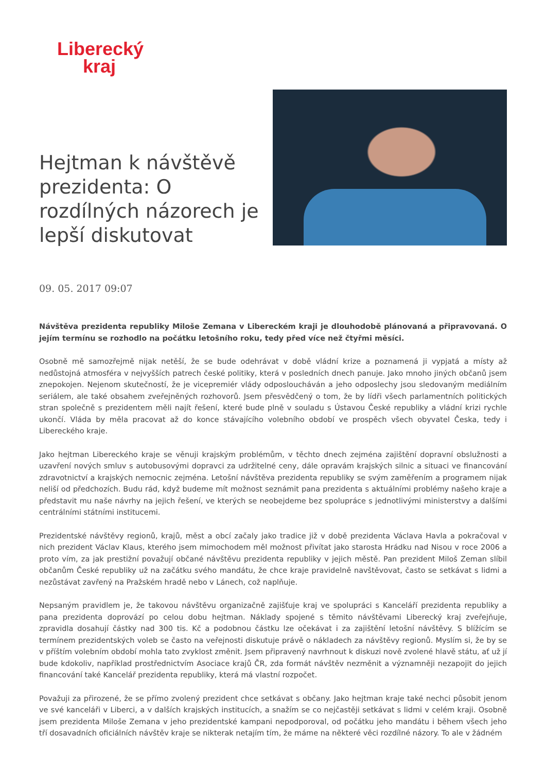Liberecký
kraj
Hejtman k návštěvě prezidenta: O rozdílných názorech je lepší diskutovat
09. 05. 2017 09:07
Návštěva prezidenta republiky Miloše Zemana v Libereckém kraji je dlouhodobě plánovaná a připravovaná. O jejím termínu se rozhodlo na počátku letošního roku, tedy před více než čtyřmi měsíci.
Osobně mě samozřejmě nijak netěší, že se bude odehrávat v době vládní krize a poznamená ji vypjatá a místy až nedůstojná atmosféra v nejvyšších patrech české politiky, která v posledních dnech panuje. Jako mnoho jiných občanů jsem znepokojen. Nejenom skutečností, že je vicepremiér vlády odposloucháván a jeho odposlechy jsou sledovaným mediálním seriálem, ale také obsahem zveřejněných rozhovorů. Jsem přesvědčený o tom, že by lídři všech parlamentních politických stran společně s prezidentem měli najít řešení, které bude plně v souladu s Ústavou České republiky a vládní krizi rychle ukončí. Vláda by měla pracovat až do konce stávajícího volebního období ve prospěch všech obyvatel Česka, tedy i Libereckého kraje.
Jako hejtman Libereckého kraje se věnuji krajským problémům, v těchto dnech zejména zajištění dopravní obslužnosti a uzavření nových smluv s autobusovými dopravci za udržitelné ceny, dále opravám krajských silnic a situaci ve financování zdravotnictví a krajských nemocnic zejména. Letošní návštěva prezidenta republiky se svým zaměřením a programem nijak neliší od předchozích. Budu rád, když budeme mít možnost seznámit pana prezidenta s aktuálními problémy našeho kraje a představit mu naše návrhy na jejich řešení, ve kterých se neobejdeme bez spolupráce s jednotlivými ministerstvy a dalšími centrálními státními institucemi.
Prezidentské návštěvy regionů, krajů, měst a obcí začaly jako tradice již v době prezidenta Václava Havla a pokračoval v nich prezident Václav Klaus, kterého jsem mimochodem měl možnost přivítat jako starosta Hrádku nad Nisou v roce 2006 a proto vím, za jak prestižní považují občané návštěvu prezidenta republiky v jejich městě. Pan prezident Miloš Zeman slíbil občanům České republiky už na začátku svého mandátu, že chce kraje pravidelně navštěvovat, často se setkávat s lidmi a nezůstávat zavřený na Pražském hradě nebo v Lánech, což naplňuje.
Nepsaným pravidlem je, že takovou návštěvu organizačně zajišťuje kraj ve spolupráci s Kanceláří prezidenta republiky a pana prezidenta doprovází po celou dobu hejtman. Náklady spojené s těmito návštěvami Liberecký kraj zveřejňuje, zpravidla dosahují částky nad 300 tis. Kč a podobnou částku lze očekávat i za zajištění letošní návštěvy. S blížícím se termínem prezidentských voleb se často na veřejnosti diskutuje právě o nákladech za návštěvy regionů. Myslím si, že by se v příštím volebním období mohla tato zvyklost změnit. Jsem připravený navrhnout k diskuzi nově zvolené hlavě státu, ať už jí bude kdokoliv, například prostřednictvím Asociace krajů ČR, zda formát návštěv nezměnit a významněji nezapojit do jejich financování také Kancelář prezidenta republiky, která má vlastní rozpočet.
Považuji za přirozené, že se přímo zvolený prezident chce setkávat s občany. Jako hejtman kraje také nechci působit jenom ve své kanceláři v Liberci, a v dalších krajských institucích, a snažím se co nejčastěji setkávat s lidmi v celém kraji. Osobně jsem prezidenta Miloše Zemana v jeho prezidentské kampani nepodporoval, od počátku jeho mandátu i během všech jeho tří dosavadních oficiálních návštěv kraje se nikterak netajím tím, že máme na některé věci rozdílné názory. To ale v žádném